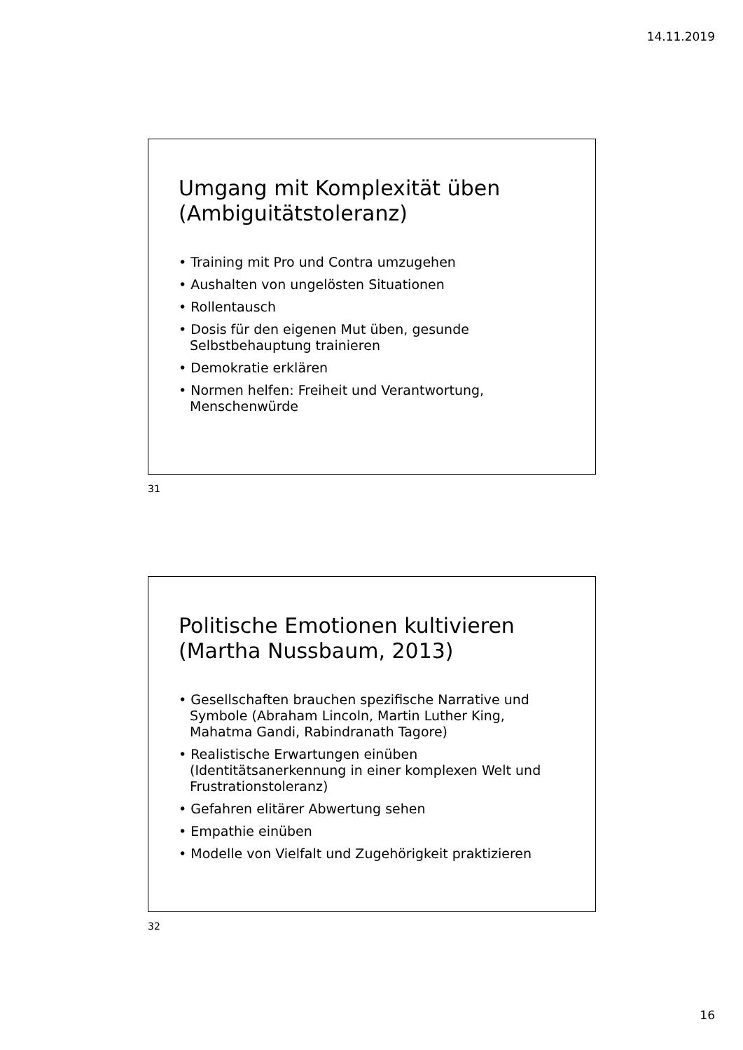14.11.2019
Umgang mit Komplexität üben (Ambiguitätstoleranz)
• Training mit Pro und Contra umzugehen
• Aushalten von ungelösten Situationen
• Rollentausch
• Dosis für den eigenen Mut üben, gesunde Selbstbehauptung trainieren
• Demokratie erklären
• Normen helfen: Freiheit und Verantwortung, Menschenwürde
31
Politische Emotionen kultivieren (Martha Nussbaum, 2013)
• Gesellschaften brauchen spezifische Narrative und Symbole (Abraham Lincoln, Martin Luther King, Mahatma Gandi, Rabindranath Tagore)
• Realistische Erwartungen einüben (Identitätsanerkennung in einer komplexen Welt und Frustrationstoleranz)
• Gefahren elitärer Abwertung sehen
• Empathie einüben
• Modelle von Vielfalt und Zugehörigkeit praktizieren
32
16